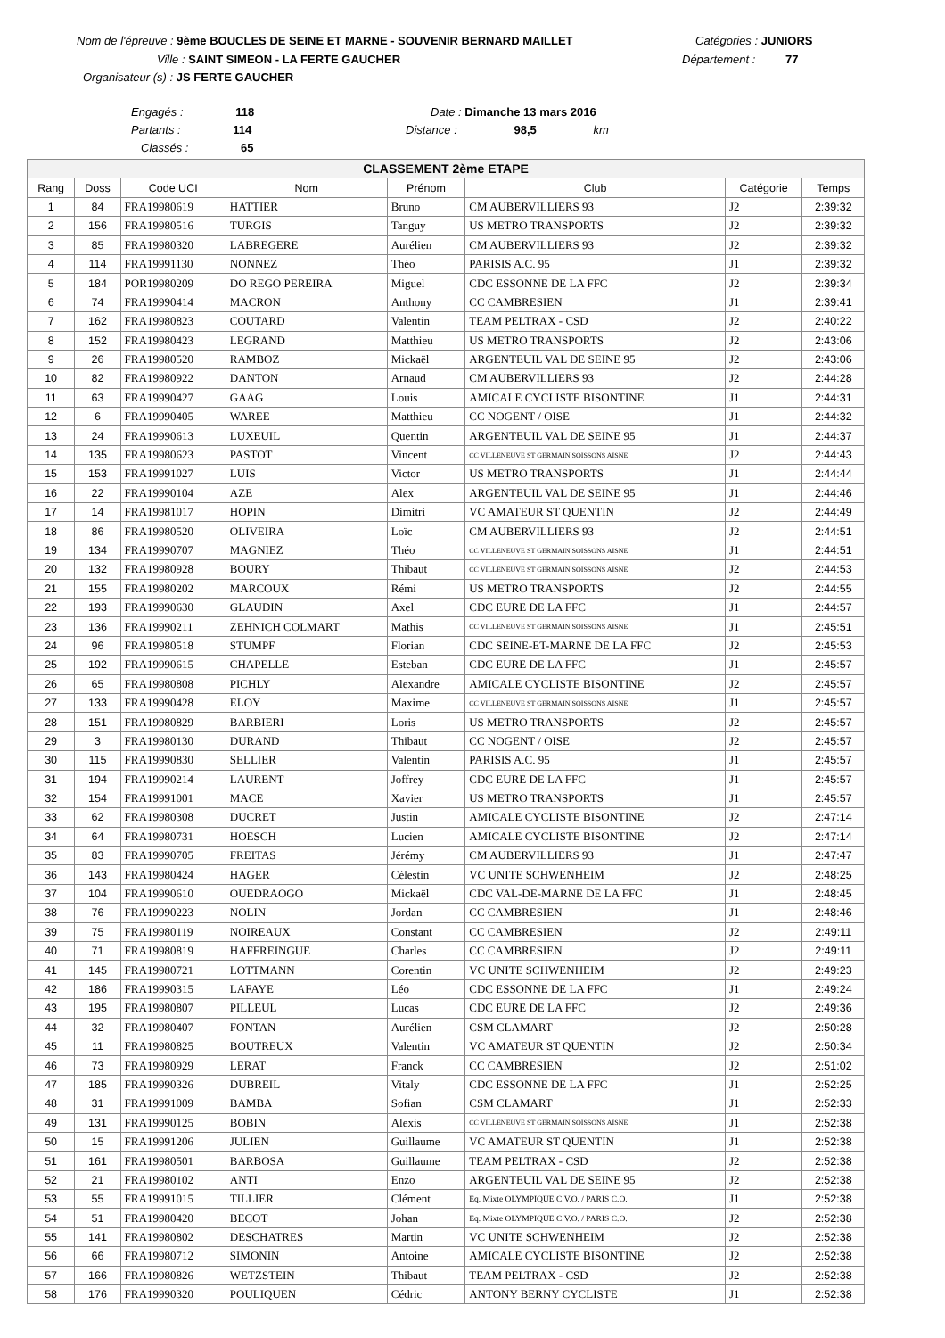Nom de l'épreuve : 9ème BOUCLES DE SEINE ET MARNE - SOUVENIR BERNARD MAILLET Catégories : JUNIORS
Ville : SAINT SIMEON - LA FERTE GAUCHER Département : 77
Organisateur (s) : JS FERTE GAUCHER
Engagés : 118 Date : Dimanche 13 mars 2016
Partants : 114 Distance : 98,5 km
Classés : 65
| CLASSEMENT 2ème ETAPE | | | | | | | |
| --- | --- | --- | --- | --- | --- | --- | --- |
| Rang | Doss | Code UCI | Nom | Prénom | Club | Catégorie | Temps |
| 1 | 84 | FRA19980619 | HATTIER | Bruno | CM AUBERVILLIERS 93 | J2 | 2:39:32 |
| 2 | 156 | FRA19980516 | TURGIS | Tanguy | US METRO TRANSPORTS | J2 | 2:39:32 |
| 3 | 85 | FRA19980320 | LABREGERE | Aurélien | CM AUBERVILLIERS 93 | J2 | 2:39:32 |
| 4 | 114 | FRA19991130 | NONNEZ | Théo | PARISIS A.C. 95 | J1 | 2:39:32 |
| 5 | 184 | POR19980209 | DO REGO PEREIRA | Miguel | CDC ESSONNE DE LA FFC | J2 | 2:39:34 |
| 6 | 74 | FRA19990414 | MACRON | Anthony | CC CAMBRESIEN | J1 | 2:39:41 |
| 7 | 162 | FRA19980823 | COUTARD | Valentin | TEAM PELTRAX - CSD | J2 | 2:40:22 |
| 8 | 152 | FRA19980423 | LEGRAND | Matthieu | US METRO TRANSPORTS | J2 | 2:43:06 |
| 9 | 26 | FRA19980520 | RAMBOZ | Mickaël | ARGENTEUIL VAL DE SEINE 95 | J2 | 2:43:06 |
| 10 | 82 | FRA19980922 | DANTON | Arnaud | CM AUBERVILLIERS 93 | J2 | 2:44:28 |
| 11 | 63 | FRA19990427 | GAAG | Louis | AMICALE CYCLISTE BISONTINE | J1 | 2:44:31 |
| 12 | 6 | FRA19990405 | WAREE | Matthieu | CC NOGENT / OISE | J1 | 2:44:32 |
| 13 | 24 | FRA19990613 | LUXEUIL | Quentin | ARGENTEUIL VAL DE SEINE 95 | J1 | 2:44:37 |
| 14 | 135 | FRA19980623 | PASTOT | Vincent | CC VILLENEUVE ST GERMAIN SOISSONS AISNE | J2 | 2:44:43 |
| 15 | 153 | FRA19991027 | LUIS | Victor | US METRO TRANSPORTS | J1 | 2:44:44 |
| 16 | 22 | FRA19990104 | AZE | Alex | ARGENTEUIL VAL DE SEINE 95 | J1 | 2:44:46 |
| 17 | 14 | FRA19981017 | HOPIN | Dimitri | VC AMATEUR ST QUENTIN | J2 | 2:44:49 |
| 18 | 86 | FRA19980520 | OLIVEIRA | Loïc | CM AUBERVILLIERS 93 | J2 | 2:44:51 |
| 19 | 134 | FRA19990707 | MAGNIEZ | Théo | CC VILLENEUVE ST GERMAIN SOISSONS AISNE | J1 | 2:44:51 |
| 20 | 132 | FRA19980928 | BOURY | Thibaut | CC VILLENEUVE ST GERMAIN SOISSONS AISNE | J2 | 2:44:53 |
| 21 | 155 | FRA19980202 | MARCOUX | Rémi | US METRO TRANSPORTS | J2 | 2:44:55 |
| 22 | 193 | FRA19990630 | GLAUDIN | Axel | CDC EURE DE LA FFC | J1 | 2:44:57 |
| 23 | 136 | FRA19990211 | ZEHNICH COLMART | Mathis | CC VILLENEUVE ST GERMAIN SOISSONS AISNE | J1 | 2:45:51 |
| 24 | 96 | FRA19980518 | STUMPF | Florian | CDC SEINE-ET-MARNE DE LA FFC | J2 | 2:45:53 |
| 25 | 192 | FRA19990615 | CHAPELLE | Esteban | CDC EURE DE LA FFC | J1 | 2:45:57 |
| 26 | 65 | FRA19980808 | PICHLY | Alexandre | AMICALE CYCLISTE BISONTINE | J2 | 2:45:57 |
| 27 | 133 | FRA19990428 | ELOY | Maxime | CC VILLENEUVE ST GERMAIN SOISSONS AISNE | J1 | 2:45:57 |
| 28 | 151 | FRA19980829 | BARBIERI | Loris | US METRO TRANSPORTS | J2 | 2:45:57 |
| 29 | 3 | FRA19980130 | DURAND | Thibaut | CC NOGENT / OISE | J2 | 2:45:57 |
| 30 | 115 | FRA19990830 | SELLIER | Valentin | PARISIS A.C. 95 | J1 | 2:45:57 |
| 31 | 194 | FRA19990214 | LAURENT | Joffrey | CDC EURE DE LA FFC | J1 | 2:45:57 |
| 32 | 154 | FRA19991001 | MACE | Xavier | US METRO TRANSPORTS | J1 | 2:45:57 |
| 33 | 62 | FRA19980308 | DUCRET | Justin | AMICALE CYCLISTE BISONTINE | J2 | 2:47:14 |
| 34 | 64 | FRA19980731 | HOESCH | Lucien | AMICALE CYCLISTE BISONTINE | J2 | 2:47:14 |
| 35 | 83 | FRA19990705 | FREITAS | Jérémy | CM AUBERVILLIERS 93 | J1 | 2:47:47 |
| 36 | 143 | FRA19980424 | HAGER | Célestin | VC UNITE SCHWENHEIM | J2 | 2:48:25 |
| 37 | 104 | FRA19990610 | OUEDRAOGO | Mickaël | CDC VAL-DE-MARNE DE LA FFC | J1 | 2:48:45 |
| 38 | 76 | FRA19990223 | NOLIN | Jordan | CC CAMBRESIEN | J1 | 2:48:46 |
| 39 | 75 | FRA19980119 | NOIREAUX | Constant | CC CAMBRESIEN | J2 | 2:49:11 |
| 40 | 71 | FRA19980819 | HAFFREINGUE | Charles | CC CAMBRESIEN | J2 | 2:49:11 |
| 41 | 145 | FRA19980721 | LOTTMANN | Corentin | VC UNITE SCHWENHEIM | J2 | 2:49:23 |
| 42 | 186 | FRA19990315 | LAFAYE | Léo | CDC ESSONNE DE LA FFC | J1 | 2:49:24 |
| 43 | 195 | FRA19980807 | PILLEUL | Lucas | CDC EURE DE LA FFC | J2 | 2:49:36 |
| 44 | 32 | FRA19980407 | FONTAN | Aurélien | CSM CLAMART | J2 | 2:50:28 |
| 45 | 11 | FRA19980825 | BOUTREUX | Valentin | VC AMATEUR ST QUENTIN | J2 | 2:50:34 |
| 46 | 73 | FRA19980929 | LERAT | Franck | CC CAMBRESIEN | J2 | 2:51:02 |
| 47 | 185 | FRA19990326 | DUBREIL | Vitaly | CDC ESSONNE DE LA FFC | J1 | 2:52:25 |
| 48 | 31 | FRA19991009 | BAMBA | Sofian | CSM CLAMART | J1 | 2:52:33 |
| 49 | 131 | FRA19990125 | BOBIN | Alexis | CC VILLENEUVE ST GERMAIN SOISSONS AISNE | J1 | 2:52:38 |
| 50 | 15 | FRA19991206 | JULIEN | Guillaume | VC AMATEUR ST QUENTIN | J1 | 2:52:38 |
| 51 | 161 | FRA19980501 | BARBOSA | Guillaume | TEAM PELTRAX - CSD | J2 | 2:52:38 |
| 52 | 21 | FRA19980102 | ANTI | Enzo | ARGENTEUIL VAL DE SEINE 95 | J2 | 2:52:38 |
| 53 | 55 | FRA19991015 | TILLIER | Clément | Eq. Mixte OLYMPIQUE C.V.O. / PARIS C.O. | J1 | 2:52:38 |
| 54 | 51 | FRA19980420 | BECOT | Johan | Eq. Mixte OLYMPIQUE C.V.O. / PARIS C.O. | J2 | 2:52:38 |
| 55 | 141 | FRA19980802 | DESCHATRES | Martin | VC UNITE SCHWENHEIM | J2 | 2:52:38 |
| 56 | 66 | FRA19980712 | SIMONIN | Antoine | AMICALE CYCLISTE BISONTINE | J2 | 2:52:38 |
| 57 | 166 | FRA19980826 | WETZSTEIN | Thibaut | TEAM PELTRAX - CSD | J2 | 2:52:38 |
| 58 | 176 | FRA19990320 | POULIQUEN | Cédric | ANTONY BERNY CYCLISTE | J1 | 2:52:38 |